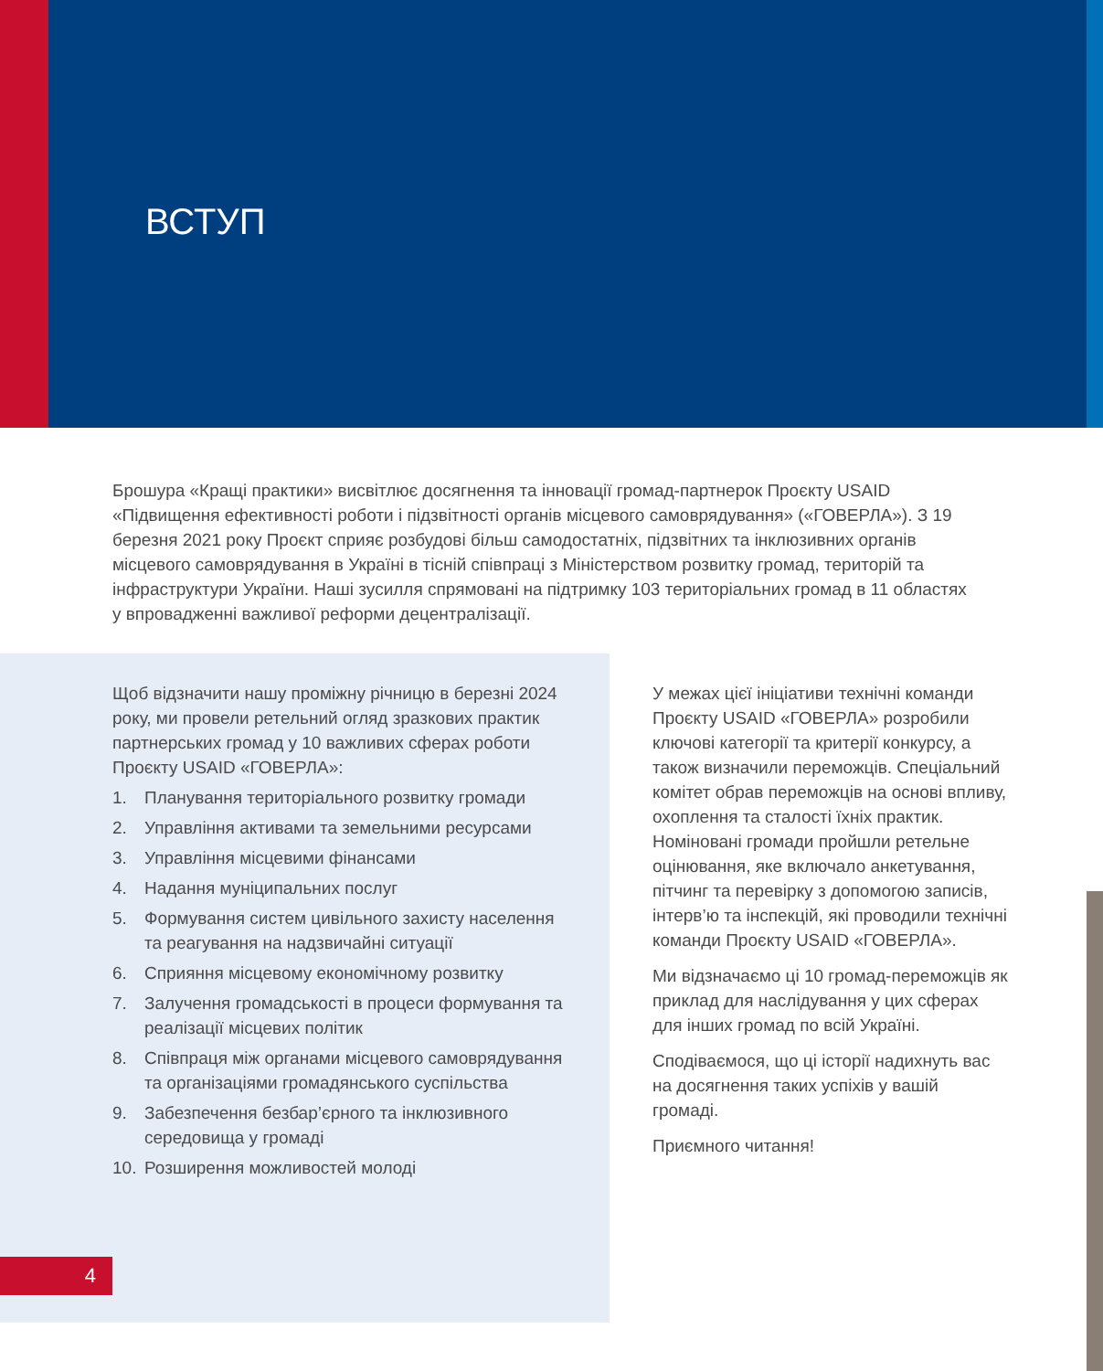ВСТУП
Брошура «Кращі практики» висвітлює досягнення та інновації громад-партнерок Проєкту USAID «Підвищення ефективності роботи і підзвітності органів місцевого самоврядування» («ГОВЕРЛА»). З 19 березня 2021 року Проєкт сприяє розбудові більш самодостатніх, підзвітних та інклюзивних органів місцевого самоврядування в Україні в тісній співпраці з Міністерством розвитку громад, територій та інфраструктури України. Наші зусилля спрямовані на підтримку 103 територіальних громад в 11 областях у впровадженні важливої реформи децентралізації.
Щоб відзначити нашу проміжну річницю в березні 2024 року, ми провели ретельний огляд зразкових практик партнерських громад у 10 важливих сферах роботи Проєкту USAID «ГОВЕРЛА»:
1. Планування територіального розвитку громади
2. Управління активами та земельними ресурсами
3. Управління місцевими фінансами
4. Надання муніципальних послуг
5. Формування систем цивільного захисту населення та реагування на надзвичайні ситуації
6. Сприяння місцевому економічному розвитку
7. Залучення громадськості в процеси формування та реалізації місцевих політик
8. Співпраця між органами місцевого самоврядування та організаціями громадянського суспільства
9. Забезпечення безбар’єрного та інклюзивного середовища у громаді
10. Розширення можливостей молоді
У межах цієї ініціативи технічні команди Проєкту USAID «ГОВЕРЛА» розробили ключові категорії та критерії конкурсу, а також визначили переможців. Спеціальний комітет обрав переможців на основі впливу, охоплення та сталості їхніх практик. Номіновані громади пройшли ретельне оцінювання, яке включало анкетування, пітчинг та перевірку з допомогою записів, інтерв’ю та інспекцій, які проводили технічні команди Проєкту USAID «ГОВЕРЛА».
Ми відзначаємо ці 10 громад-переможців як приклад для наслідування у цих сферах для інших громад по всій Україні.
Сподіваємося, що ці історії надихнуть вас на досягнення таких успіхів у вашій громаді.
Приємного читання!
4